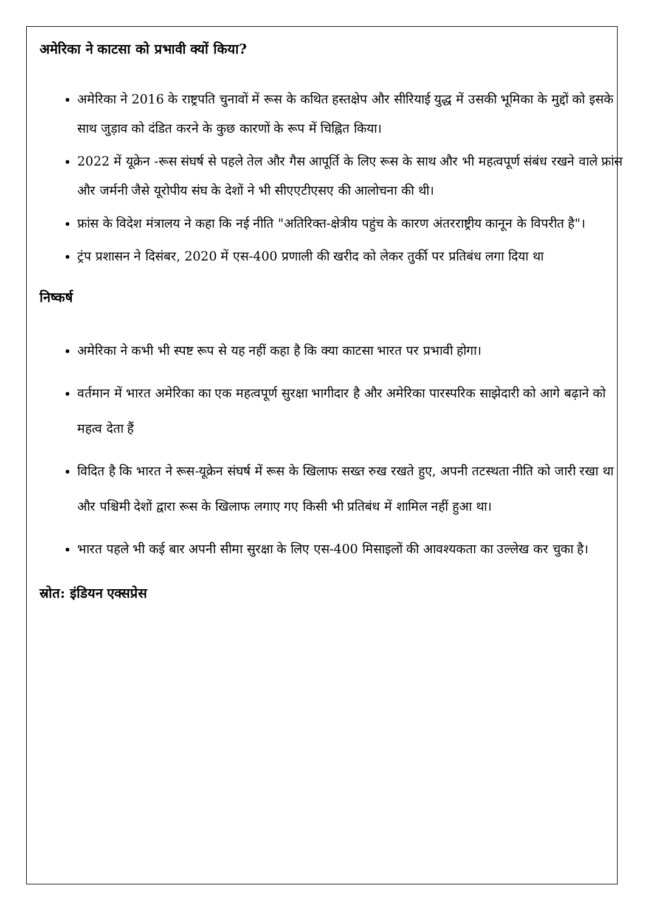अमेरिका ने काटसा को प्रभावी क्यों किया?
अमेरिका ने 2016 के राष्ट्रपति चुनावों में रूस के कथित हस्तक्षेप और सीरियाई युद्ध में उसकी भूमिका के मुद्दों को इसके साथ जुड़ाव को दंडित करने के कुछ कारणों के रूप में चिह्नित किया।
2022 में यूक्रेन -रूस संघर्ष से पहले तेल और गैस आपूर्ति के लिए रूस के साथ और भी महत्वपूर्ण संबंध रखने वाले फ्रांस और जर्मनी जैसे यूरोपीय संघ के देशों ने भी सीएएटीएसए की आलोचना की थी।
फ्रांस के विदेश मंत्रालय ने कहा कि नई नीति "अतिरिक्त-क्षेत्रीय पहुंच के कारण अंतरराष्ट्रीय कानून के विपरीत है"।
ट्रंप प्रशासन ने दिसंबर, 2020 में एस-400 प्रणाली की खरीद को लेकर तुर्की पर प्रतिबंध लगा दिया था
निष्कर्ष
अमेरिका ने कभी भी स्पष्ट रूप से यह नहीं कहा है कि क्या काटसा भारत पर प्रभावी होगा।
वर्तमान में भारत अमेरिका का एक महत्वपूर्ण सुरक्षा भागीदार है और अमेरिका पारस्परिक साझेदारी को आगे बढ़ाने को महत्व देता हैं
विदित है कि भारत ने रूस-यूक्रेन संघर्ष में रूस के खिलाफ सख्त रुख रखते हुए, अपनी तटस्थता नीति को जारी रखा था और पश्चिमी देशों द्वारा रूस के खिलाफ लगाए गए किसी भी प्रतिबंध में शामिल नहीं हुआ था।
भारत पहले भी कई बार अपनी सीमा सुरक्षा के लिए एस-400 मिसाइलों की आवश्यकता का उल्लेख कर चुका है।
स्रोत: इंडियन एक्सप्रेस